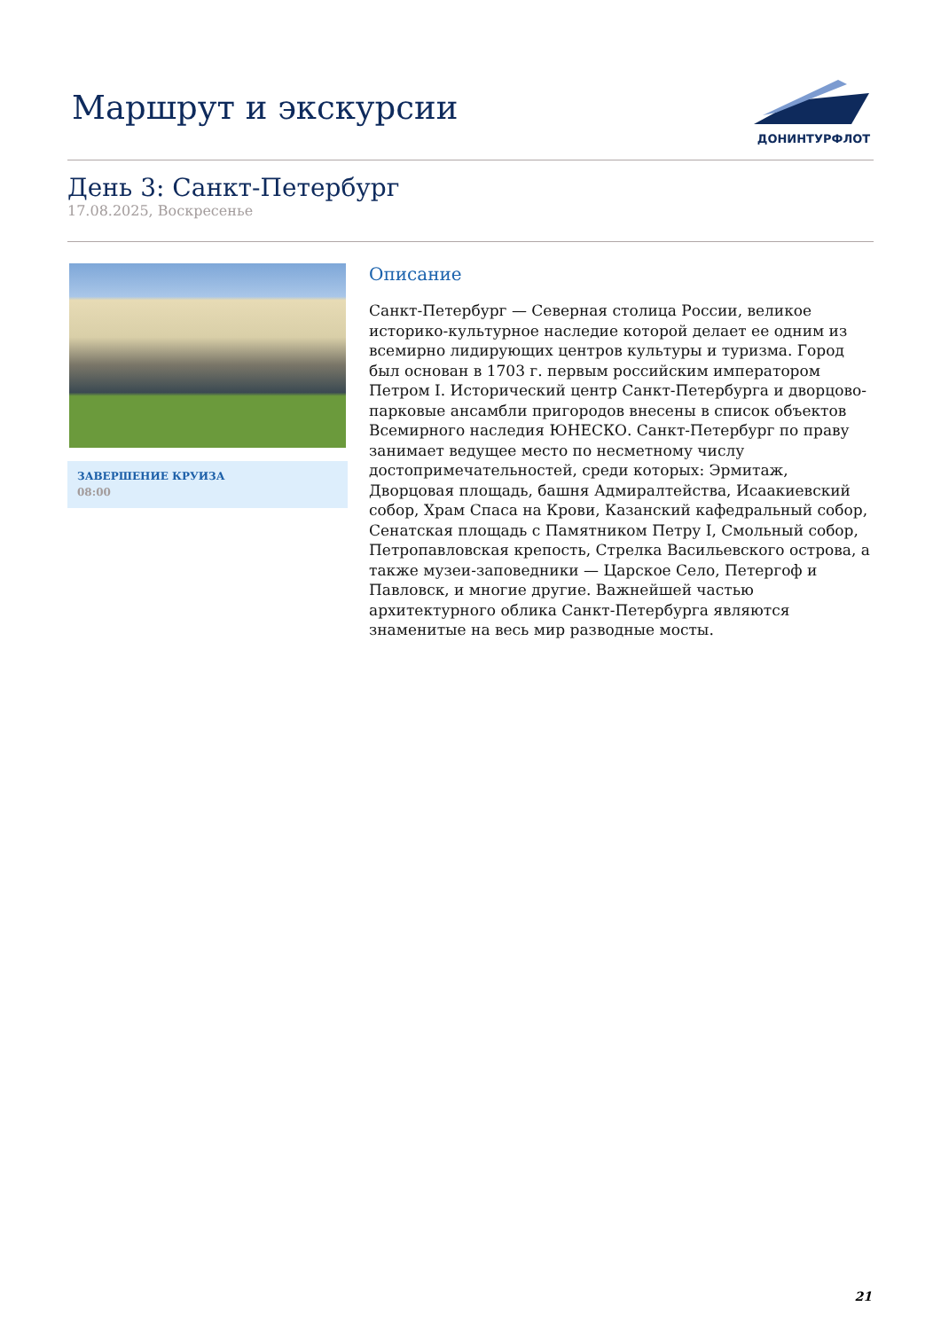Маршрут и экскурсии
ДОНИНТУРФЛОТ
День 3: Санкт-Петербург
17.08.2025, Воскресенье
ЗАВЕРШЕНИЕ КРУИЗА
08:00
Описание
Санкт-Петербург — Северная столица России, великое историко-культурное наследие которой делает ее одним из всемирно лидирующих центров культуры и туризма. Город был основан в 1703 г. первым российским императором Петром I. Исторический центр Санкт-Петербурга и дворцово-парковые ансамбли пригородов внесены в список объектов Всемирного наследия ЮНЕСКО. Санкт-Петербург по праву занимает ведущее место по несметному числу достопримечательностей, среди которых: Эрмитаж, Дворцовая площадь, башня Адмиралтейства, Исаакиевский собор, Храм Спаса на Крови, Казанский кафедральный собор, Сенатская площадь с Памятником Петру I, Смольный собор, Петропавловская крепость, Стрелка Васильевского острова, а также музеи-заповедники — Царское Село, Петергоф и Павловск, и многие другие. Важнейшей частью архитектурного облика Санкт-Петербурга являются знаменитые на весь мир разводные мосты.
21